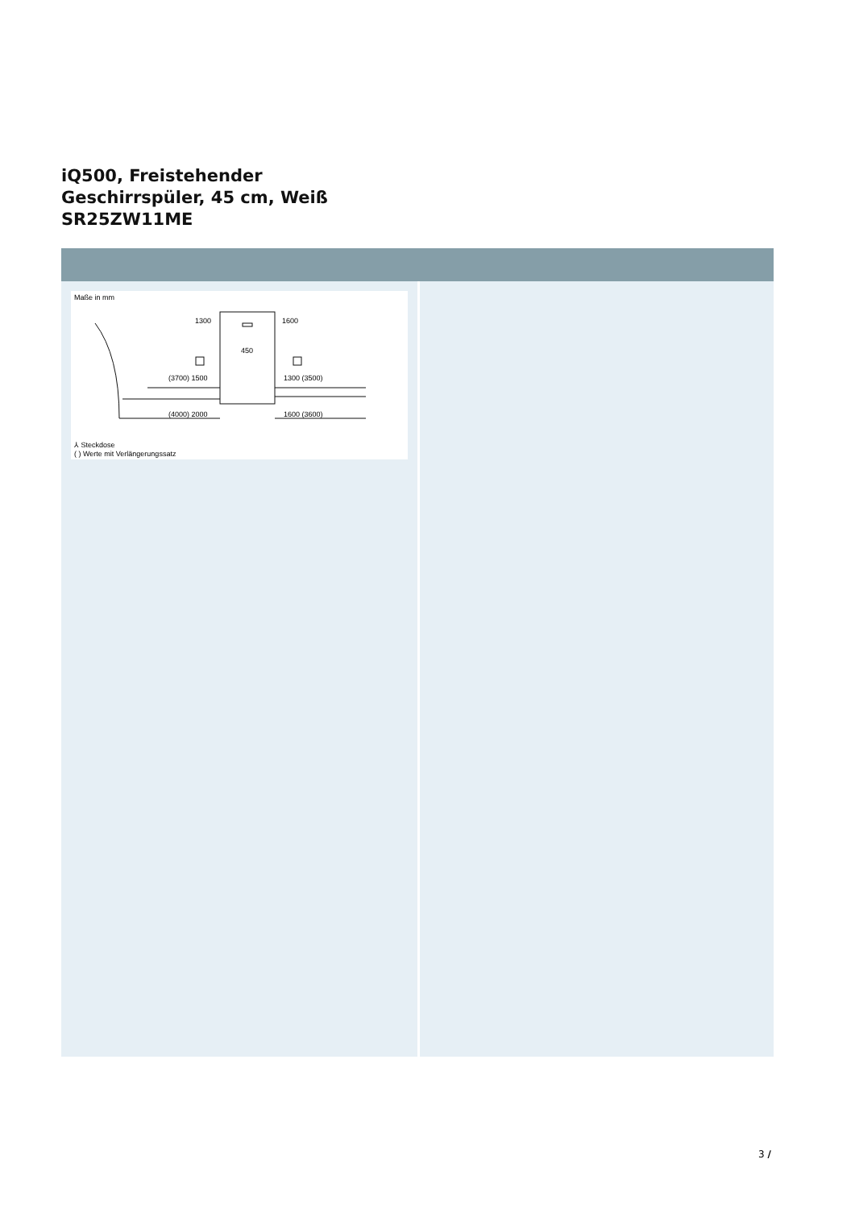iQ500, Freistehender
Geschirrspüler, 45 cm, Weiß
SR25ZW11ME
Maße in mm
1300
1600
450
(3700) 1500
1300 (3500)
(4000) 2000
1600 (3600)
⅄ Steckdose
( ) Werte mit Verlängerungssatz
3 /